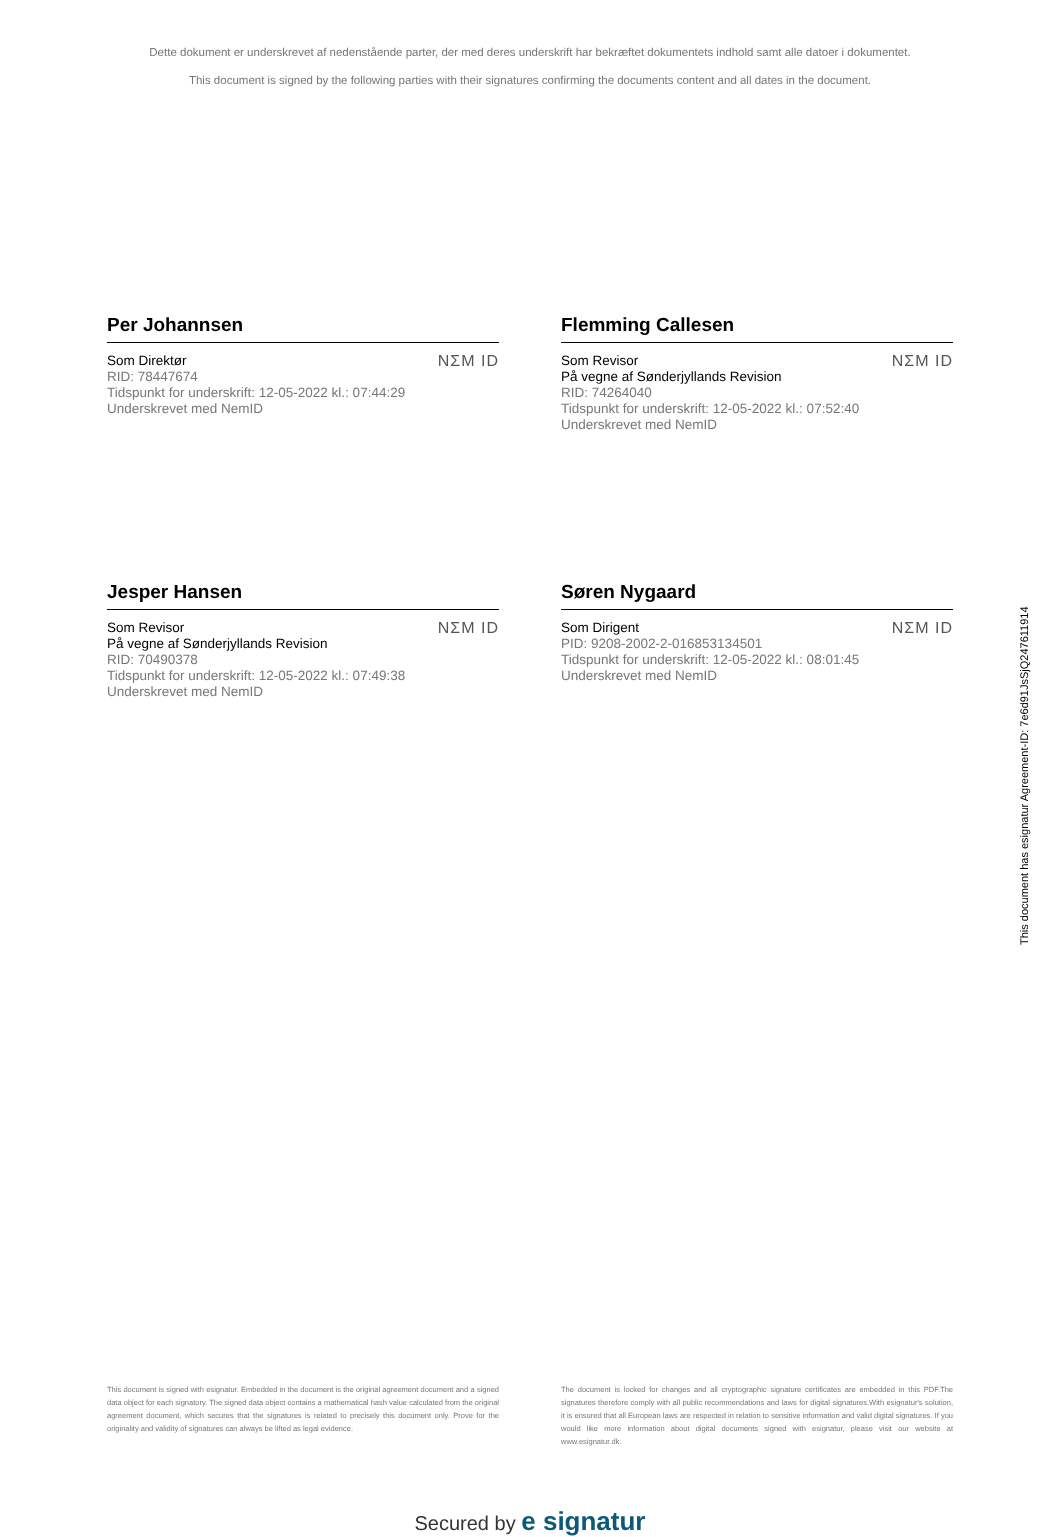Dette dokument er underskrevet af nedenstående parter, der med deres underskrift har bekræftet dokumentets indhold samt alle datoer i dokumentet.
This document is signed by the following parties with their signatures confirming the documents content and all dates in the document.
Per Johannsen
Som Direktør
RID: 78447674
Tidspunkt for underskrift: 12-05-2022 kl.: 07:44:29
Underskrevet med NemID
NΣM ID
Flemming Callesen
Som Revisor
På vegne af Sønderjyllands Revision
RID: 74264040
Tidspunkt for underskrift: 12-05-2022 kl.: 07:52:40
Underskrevet med NemID
NΣM ID
Jesper Hansen
Som Revisor
På vegne af Sønderjyllands Revision
RID: 70490378
Tidspunkt for underskrift: 12-05-2022 kl.: 07:49:38
Underskrevet med NemID
NΣM ID
Søren Nygaard
Som Dirigent
PID: 9208-2002-2-016853134501
Tidspunkt for underskrift: 12-05-2022 kl.: 08:01:45
Underskrevet med NemID
NΣM ID
This document is signed with esignatur. Embedded in the document is the original agreement document and a signed data object for each signatory. The signed data object contains a mathematical hash value calculated from the original agreement document, which secures that the signatures is related to precisely this document only. Prove for the originality and validity of signatures can always be lifted as legal evidence.
The document is locked for changes and all cryptographic signature certificates are embedded in this PDF.The signatures therefore comply with all public recommendations and laws for digital signatures.With esignatur's solution, it is ensured that all European laws are respected in relation to sensitive information and valid digital signatures. If you would like more information about digital documents signed with esignatur, please visit our website at www.esignatur.dk.
Secured by e signatur
This document has esignatur Agreement-ID: 7e6d91JsSjQ247611914